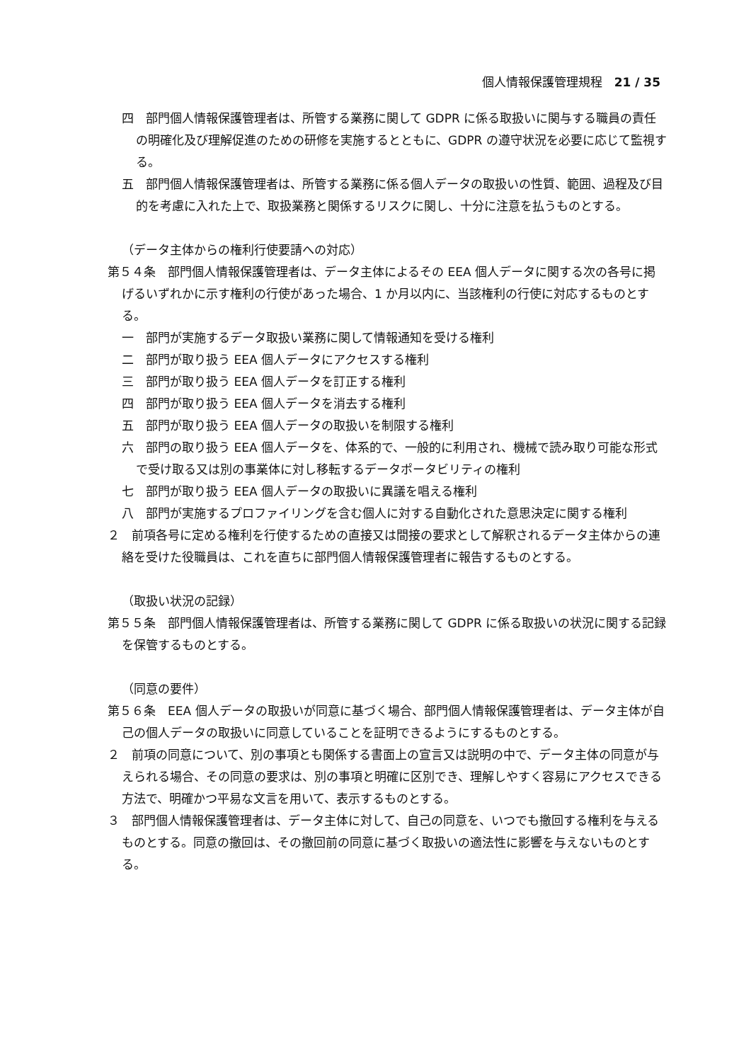個人情報保護管理規程　21 / 35
四　部門個人情報保護管理者は、所管する業務に関して GDPR に係る取扱いに関与する職員の責任の明確化及び理解促進のための研修を実施するとともに、GDPR の遵守状況を必要に応じて監視する。
五　部門個人情報保護管理者は、所管する業務に係る個人データの取扱いの性質、範囲、過程及び目的を考慮に入れた上で、取扱業務と関係するリスクに関し、十分に注意を払うものとする。
（データ主体からの権利行使要請への対応）
第５４条　部門個人情報保護管理者は、データ主体によるその EEA 個人データに関する次の各号に掲げるいずれかに示す権利の行使があった場合、1 か月以内に、当該権利の行使に対応するものとする。
一　部門が実施するデータ取扱い業務に関して情報通知を受ける権利
二　部門が取り扱う EEA 個人データにアクセスする権利
三　部門が取り扱う EEA 個人データを訂正する権利
四　部門が取り扱う EEA 個人データを消去する権利
五　部門が取り扱う EEA 個人データの取扱いを制限する権利
六　部門の取り扱う EEA 個人データを、体系的で、一般的に利用され、機械で読み取り可能な形式で受け取る又は別の事業体に対し移転するデータポータビリティの権利
七　部門が取り扱う EEA 個人データの取扱いに異議を唱える権利
八　部門が実施するプロファイリングを含む個人に対する自動化された意思決定に関する権利
２　前項各号に定める権利を行使するための直接又は間接の要求として解釈されるデータ主体からの連絡を受けた役職員は、これを直ちに部門個人情報保護管理者に報告するものとする。
（取扱い状況の記録）
第５５条　部門個人情報保護管理者は、所管する業務に関して GDPR に係る取扱いの状況に関する記録を保管するものとする。
（同意の要件）
第５６条　EEA 個人データの取扱いが同意に基づく場合、部門個人情報保護管理者は、データ主体が自己の個人データの取扱いに同意していることを証明できるようにするものとする。
２　前項の同意について、別の事項とも関係する書面上の宣言又は説明の中で、データ主体の同意が与えられる場合、その同意の要求は、別の事項と明確に区別でき、理解しやすく容易にアクセスできる方法で、明確かつ平易な文言を用いて、表示するものとする。
３　部門個人情報保護管理者は、データ主体に対して、自己の同意を、いつでも撤回する権利を与えるものとする。同意の撤回は、その撤回前の同意に基づく取扱いの適法性に影響を与えないものとする。